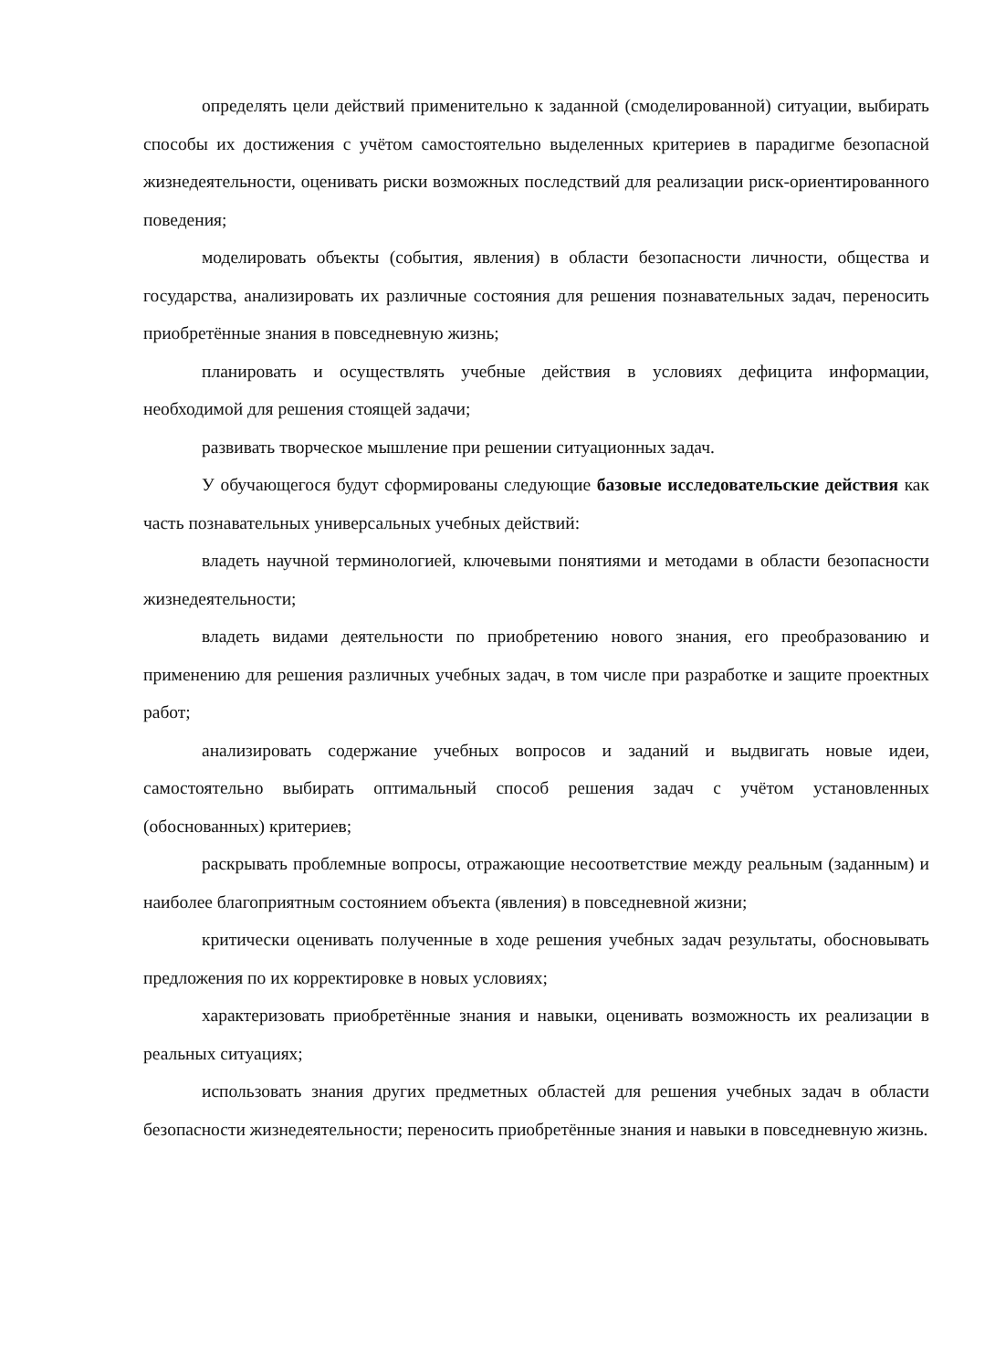определять цели действий применительно к заданной (смоделированной) ситуации, выбирать способы их достижения с учётом самостоятельно выделенных критериев в парадигме безопасной жизнедеятельности, оценивать риски возможных последствий для реализации риск-ориентированного поведения;
моделировать объекты (события, явления) в области безопасности личности, общества и государства, анализировать их различные состояния для решения познавательных задач, переносить приобретённые знания в повседневную жизнь;
планировать и осуществлять учебные действия в условиях дефицита информации, необходимой для решения стоящей задачи;
развивать творческое мышление при решении ситуационных задач.
У обучающегося будут сформированы следующие базовые исследовательские действия как часть познавательных универсальных учебных действий:
владеть научной терминологией, ключевыми понятиями и методами в области безопасности жизнедеятельности;
владеть видами деятельности по приобретению нового знания, его преобразованию и применению для решения различных учебных задач, в том числе при разработке и защите проектных работ;
анализировать содержание учебных вопросов и заданий и выдвигать новые идеи, самостоятельно выбирать оптимальный способ решения задач с учётом установленных (обоснованных) критериев;
раскрывать проблемные вопросы, отражающие несоответствие между реальным (заданным) и наиболее благоприятным состоянием объекта (явления) в повседневной жизни;
критически оценивать полученные в ходе решения учебных задач результаты, обосновывать предложения по их корректировке в новых условиях;
характеризовать приобретённые знания и навыки, оценивать возможность их реализации в реальных ситуациях;
использовать знания других предметных областей для решения учебных задач в области безопасности жизнедеятельности; переносить приобретённые знания и навыки в повседневную жизнь.